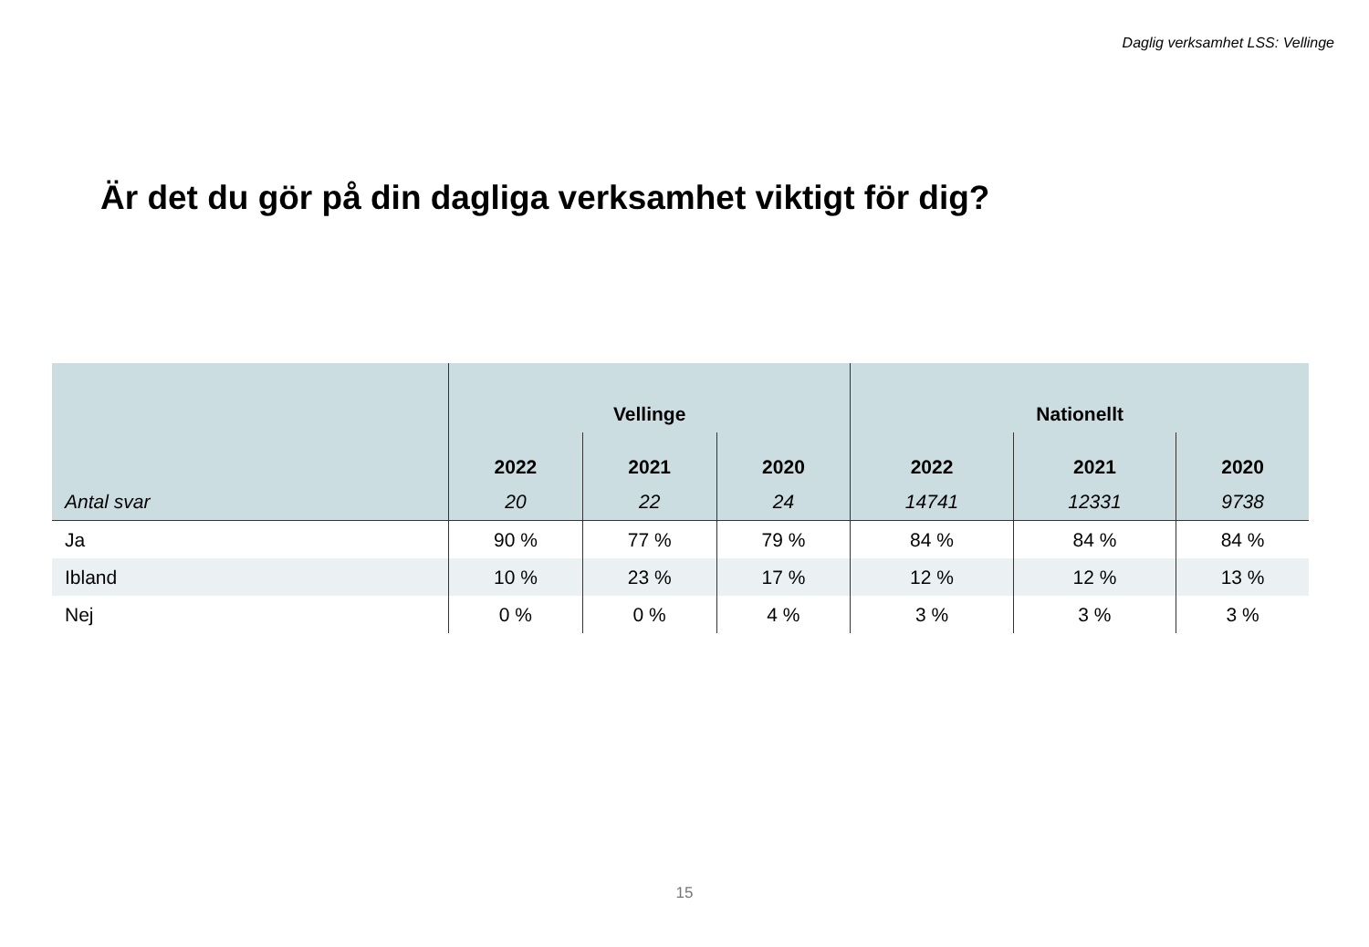Daglig verksamhet LSS: Vellinge
Är det du gör på din dagliga verksamhet viktigt för dig?
| | Vellinge | | | Nationellt | | |
| --- | --- | --- | --- | --- | --- | --- |
| | 2022 | 2021 | 2020 | 2022 | 2021 | 2020 |
| Antal svar | 20 | 22 | 24 | 14741 | 12331 | 9738 |
| Ja | 90 % | 77 % | 79 % | 84 % | 84 % | 84 % |
| Ibland | 10 % | 23 % | 17 % | 12 % | 12 % | 13 % |
| Nej | 0 % | 0 % | 4 % | 3 % | 3 % | 3 % |
15